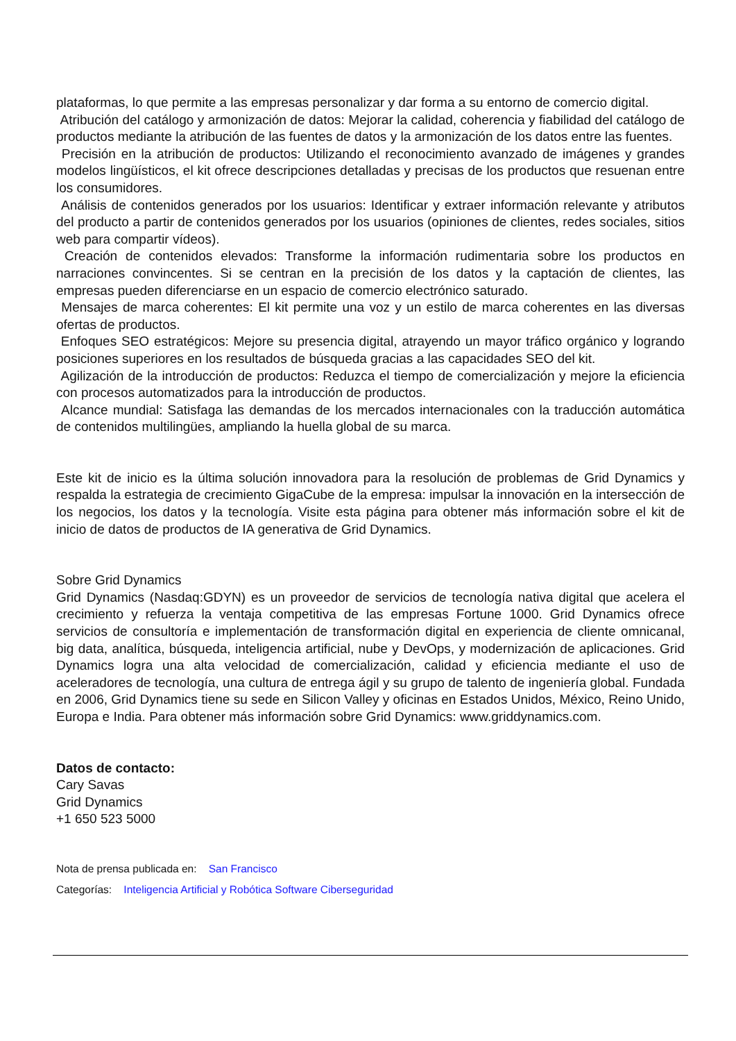plataformas, lo que permite a las empresas personalizar y dar forma a su entorno de comercio digital.
Atribución del catálogo y armonización de datos: Mejorar la calidad, coherencia y fiabilidad del catálogo de productos mediante la atribución de las fuentes de datos y la armonización de los datos entre las fuentes.
Precisión en la atribución de productos: Utilizando el reconocimiento avanzado de imágenes y grandes modelos lingüísticos, el kit ofrece descripciones detalladas y precisas de los productos que resuenan entre los consumidores.
Análisis de contenidos generados por los usuarios: Identificar y extraer información relevante y atributos del producto a partir de contenidos generados por los usuarios (opiniones de clientes, redes sociales, sitios web para compartir vídeos).
Creación de contenidos elevados: Transforme la información rudimentaria sobre los productos en narraciones convincentes. Si se centran en la precisión de los datos y la captación de clientes, las empresas pueden diferenciarse en un espacio de comercio electrónico saturado.
Mensajes de marca coherentes: El kit permite una voz y un estilo de marca coherentes en las diversas ofertas de productos.
Enfoques SEO estratégicos: Mejore su presencia digital, atrayendo un mayor tráfico orgánico y logrando posiciones superiores en los resultados de búsqueda gracias a las capacidades SEO del kit.
Agilización de la introducción de productos: Reduzca el tiempo de comercialización y mejore la eficiencia con procesos automatizados para la introducción de productos.
Alcance mundial: Satisfaga las demandas de los mercados internacionales con la traducción automática de contenidos multilingües, ampliando la huella global de su marca.
Este kit de inicio es la última solución innovadora para la resolución de problemas de Grid Dynamics y respalda la estrategia de crecimiento GigaCube de la empresa: impulsar la innovación en la intersección de los negocios, los datos y la tecnología. Visite esta página para obtener más información sobre el kit de inicio de datos de productos de IA generativa de Grid Dynamics.
Sobre Grid Dynamics
Grid Dynamics (Nasdaq:GDYN) es un proveedor de servicios de tecnología nativa digital que acelera el crecimiento y refuerza la ventaja competitiva de las empresas Fortune 1000. Grid Dynamics ofrece servicios de consultoría e implementación de transformación digital en experiencia de cliente omnicanal, big data, analítica, búsqueda, inteligencia artificial, nube y DevOps, y modernización de aplicaciones. Grid Dynamics logra una alta velocidad de comercialización, calidad y eficiencia mediante el uso de aceleradores de tecnología, una cultura de entrega ágil y su grupo de talento de ingeniería global. Fundada en 2006, Grid Dynamics tiene su sede en Silicon Valley y oficinas en Estados Unidos, México, Reino Unido, Europa e India. Para obtener más información sobre Grid Dynamics: www.griddynamics.com.
Datos de contacto:
Cary Savas
Grid Dynamics
+1 650 523 5000
Nota de prensa publicada en: San Francisco
Categorías: Inteligencia Artificial y Robótica Software Ciberseguridad